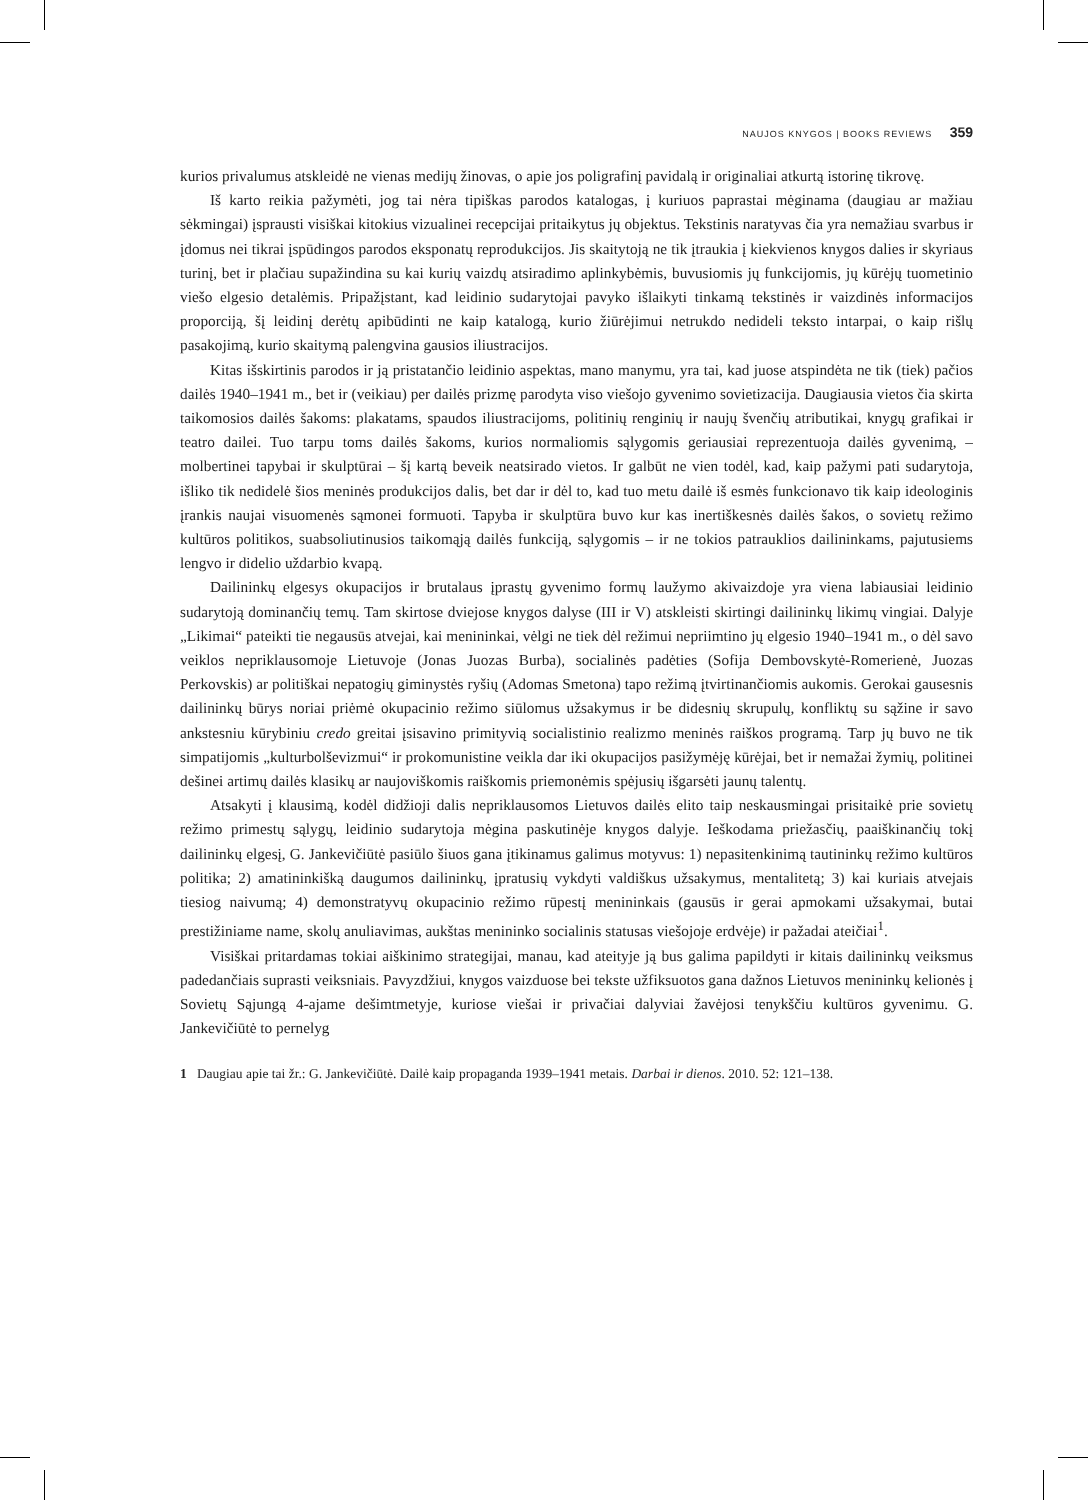NAUJOS KNYGOS | BOOKS REVIEWS 359
kurios privalumus atskleidė ne vienas medijų žinovas, o apie jos poligrafinį pavidalą ir originaliai atkurtą istorinę tikrovę.
Iš karto reikia pažymėti, jog tai nėra tipiškas parodos katalogas, į kuriuos paprastai mėginama (daugiau ar mažiau sėkmingai) įsprausti visiškai kitokius vizualinei recepcijai pritaikytus jų objektus. Tekstinis naratyvas čia yra nemažiau svarbus ir įdomus nei tikrai įspūdingos parodos eksponatų reprodukcijos. Jis skaitytoją ne tik įtraukia į kiekvienos knygos dalies ir skyriaus turinį, bet ir plačiau supažindina su kai kurių vaizdų atsiradimo aplinkybėmis, buvusiomis jų funkcijomis, jų kūrėjų tuometinio viešo elgesio detalėmis. Pripažįstant, kad leidinio sudarytojai pavyko išlaikyti tinkamą tekstinės ir vaizdinės informacijos proporciją, šį leidinį derėtų apibūdinti ne kaip katalogą, kurio žiūrėjimui netrukdo nedideli teksto intarpai, o kaip rišlų pasakojimą, kurio skaitymą palengvina gausios iliustracijos.
Kitas išskirtinis parodos ir ją pristatančio leidinio aspektas, mano manymu, yra tai, kad juose atspindėta ne tik (tiek) pačios dailės 1940–1941 m., bet ir (veikiau) per dailės prizmę parodyta viso viešojo gyvenimo sovietizacija. Daugiausia vietos čia skirta taikomosios dailės šakoms: plakatams, spaudos iliustracijoms, politinių renginių ir naujų švenčių atributikai, knygų grafikai ir teatro dailei. Tuo tarpu toms dailės šakoms, kurios normaliomis sąlygomis geriausiai reprezentuoja dailės gyvenimą, – molbertinei tapybai ir skulptūrai – šį kartą beveik neatsirado vietos. Ir galbūt ne vien todėl, kad, kaip pažymi pati sudarytoja, išliko tik nedidelė šios meninės produkcijos dalis, bet dar ir dėl to, kad tuo metu dailė iš esmės funkcionavo tik kaip ideologinis įrankis naujai visuomenės sąmonei formuoti. Tapyba ir skulptūra buvo kur kas inertiškesnės dailės šakos, o sovietų režimo kultūros politikos, suabsoliutinusios taikomąją dailės funkciją, sąlygomis – ir ne tokios patrauklios dailininkams, pajutusiems lengvo ir didelio uždarbio kvapą.
Dailininkų elgesys okupacijos ir brutalaus įprastų gyvenimo formų laužymo akivaizdoje yra viena labiausiai leidinio sudarytoją dominančių temų. Tam skirtose dviejose knygos dalyse (III ir V) atskleisti skirtingi dailininkų likimų vingiai. Dalyje „Likimai“ pateikti tie negausūs atvejai, kai menininkai, vėlgi ne tiek dėl režimui nepriimtino jų elgesio 1940–1941 m., o dėl savo veiklos nepriklausomoje Lietuvoje (Jonas Juozas Burba), socialinės padėties (Sofija Dembovskytė-Romerienė, Juozas Perkovskis) ar politiškai nepatogių giminystės ryšių (Adomas Smetona) tapo režimą įtvirtinančiomis aukomis. Gerokai gausesnis dailininkų būrys noriai priėmė okupacinio režimo siūlomus užsakymus ir be didesnių skrupulų, konfliktų su sąžine ir savo ankstesniu kūrybiniu credo greitai įsisavino primityvią socialistinio realizmo meninės raiškos programą. Tarp jų buvo ne tik simpatijomis „kulturbolševizmui“ ir prokomunistine veikla dar iki okupacijos pasižymėję kūrėjai, bet ir nemažai žymių, politinei dešinei artimų dailės klasikų ar naujoviškomis raiškomis priemonėmis spėjusių išgarsėti jaunų talentų.
Atsakyti į klausimą, kodėl didžioji dalis nepriklausomos Lietuvos dailės elito taip neskausmingai prisitaikė prie sovietų režimo primestų sąlygų, leidinio sudarytoja mėgina paskutinėje knygos dalyje. Ieškodama priežasčių, paaiškinančių tokį dailininkų elgesį, G. Jankevičiūtė pasiūlo šiuos gana įtikinamus galimus motyvus: 1) nepasitenkinimą tautininkų režimo kultūros politika; 2) amatininkišką daugumos dailininkų, įpratusių vykdyti valdiškus užsakymus, mentalitetą; 3) kai kuriais atvejais tiesiog naivumą; 4) demonstratyvų okupacinio režimo rūpestį menininkais (gausūs ir gerai apmokami užsakymai, butai prestižiniame name, skolų anuliavimas, aukštas menininko socialinis statusas viešojoje erdvėje) ir pažadai ateičiai<sup>1</sup>.
Visiškai pritardamas tokiai aiškinimo strategijai, manau, kad ateityje ją bus galima papildyti ir kitais dailininkų veiksmus padedančiais suprasti veiksniais. Pavyzdžiui, knygos vaizduose bei tekste užfiksuotos gana dažnos Lietuvos menininkų kelionės į Sovietų Sąjungą 4-ajame dešimtmetyje, kuriose viešai ir privačiai dalyviai žavėjosi tenykščiu kultūros gyvenimu. G. Jankevičiūtė to pernelyg
1 Daugiau apie tai žr.: G. Jankevičiūtė. Dailė kaip propaganda 1939–1941 metais. Darbai ir dienos. 2010. 52: 121–138.